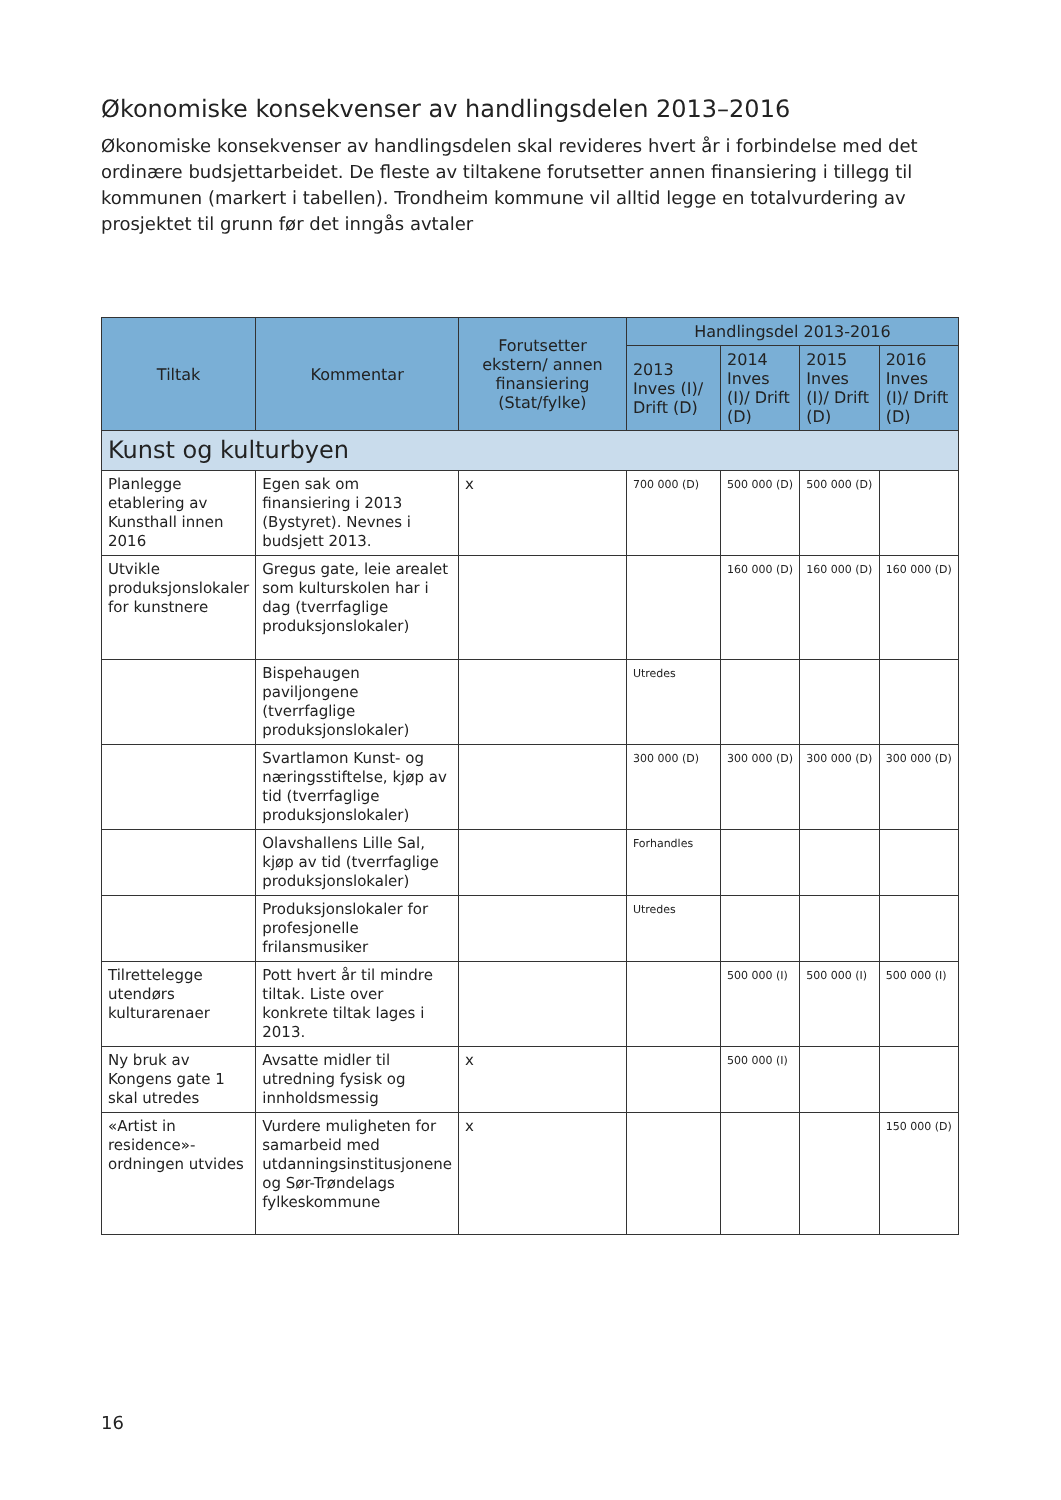Økonomiske konsekvenser av handlingsdelen 2013–2016
Økonomiske konsekvenser av handlingsdelen skal revideres hvert år i forbindelse med det ordinære budsjettarbeidet. De fleste av tiltakene forutsetter annen finansiering i tillegg til kommunen (markert i tabellen). Trondheim kommune vil alltid legge en totalvurdering av prosjektet til grunn før det inngås avtaler
| Tiltak | Kommentar | Forutsetter ekstern/ annen finansiering (Stat/fylke) | Handlingsdel 2013-2016 | | | |
| --- | --- | --- | --- | --- | --- | --- |
| | | | 2013 Inves (I)/ Drift (D) | 2014 Inves (I)/ Drift (D) | 2015 Inves (I)/ Drift (D) | 2016 Inves (I)/ Drift (D) |
| Kunst og kulturbyen | | | | | | |
| Planlegge etablering av Kunsthall innen 2016 | Egen sak om finansiering i 2013 (Bystyret). Nevnes i budsjett 2013. | x | 700 000 (D) | 500 000 (D) | 500 000 (D) | |
| Utvikle produksjonslokaler for kunstnere | Gregus gate, leie arealet som kulturskolen har i dag (tverrfaglige produksjonslokaler) | | | 160 000 (D) | 160 000 (D) | 160 000 (D) |
| | Bispehaugen paviljongene (tverrfaglige produksjonslokaler) | | Utredes | | | |
| | Svartlamon Kunst- og næringsstiftelse, kjøp av tid (tverrfaglige produksjonslokaler) | | 300 000 (D) | 300 000 (D) | 300 000 (D) | 300 000 (D) |
| | Olavshallens Lille Sal, kjøp av tid (tverrfaglige produksjonslokaler) | | Forhandles | | | |
| | Produksjonslokaler for profesjonelle frilansmusiker | | Utredes | | | |
| Tilrettelegge utendørs kulturarenaer | Pott hvert år til mindre tiltak. Liste over konkrete tiltak lages i 2013. | | | 500 000 (I) | 500 000 (I) | 500 000 (I) |
| Ny bruk av Kongens gate 1 skal utredes | Avsatte midler til utredning fysisk og innholdsmessig | x | | 500 000 (I) | | |
| «Artist in residence»-ordningen utvides | Vurdere muligheten for samarbeid med utdanningsinstitusjonene og Sør-Trøndelags fylkeskommune | x | | | | 150 000 (D) |
16